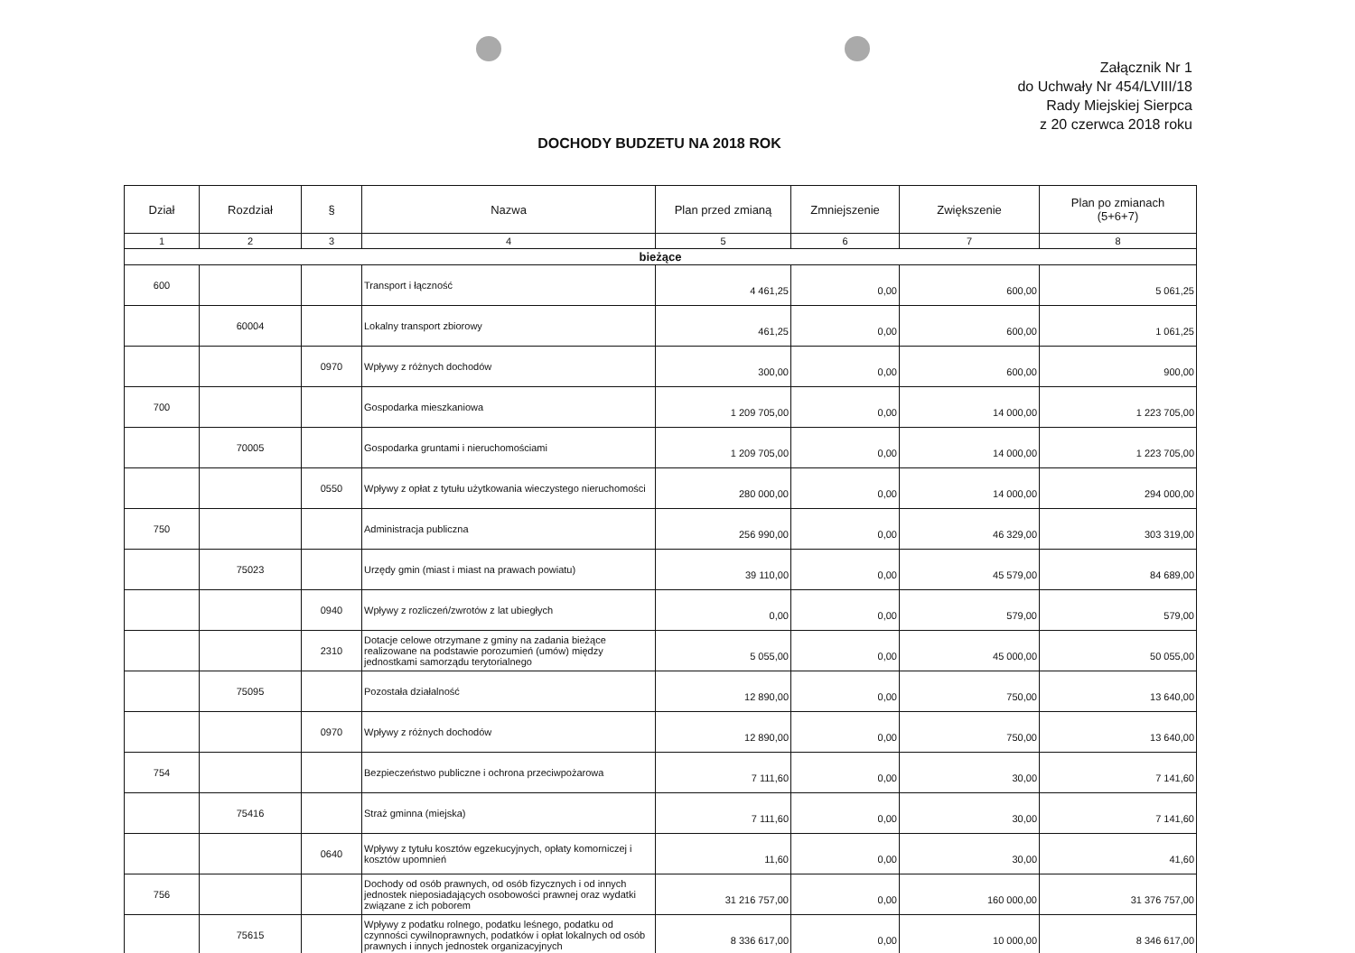Załącznik Nr 1
do Uchwały Nr 454/LVIII/18
Rady Miejskiej Sierpca
z 20 czerwca 2018 roku
DOCHODY BUDZETU NA 2018 ROK
| Dział | Rozdział | § | Nazwa | Plan przed zmianą | Zmniejszenie | Zwiększenie | Plan po zmianach (5+6+7) |
| --- | --- | --- | --- | --- | --- | --- | --- |
| 1 | 2 | 3 | 4 | 5 | 6 | 7 | 8 |
| bieżące | | | | | | | |
| 600 | | | Transport i łączność | 4 461,25 | 0,00 | 600,00 | 5 061,25 |
| | 60004 | | Lokalny transport zbiorowy | 461,25 | 0,00 | 600,00 | 1 061,25 |
| | | 0970 | Wpływy z różnych dochodów | 300,00 | 0,00 | 600,00 | 900,00 |
| 700 | | | Gospodarka mieszkaniowa | 1 209 705,00 | 0,00 | 14 000,00 | 1 223 705,00 |
| | 70005 | | Gospodarka gruntami i nieruchomościami | 1 209 705,00 | 0,00 | 14 000,00 | 1 223 705,00 |
| | | 0550 | Wpływy z opłat z tytułu użytkowania wieczystego nieruchomości | 280 000,00 | 0,00 | 14 000,00 | 294 000,00 |
| 750 | | | Administracja publiczna | 256 990,00 | 0,00 | 46 329,00 | 303 319,00 |
| | 75023 | | Urzędy gmin (miast i miast na prawach powiatu) | 39 110,00 | 0,00 | 45 579,00 | 84 689,00 |
| | | 0940 | Wpływy z rozliczeń/zwrotów z lat ubiegłych | 0,00 | 0,00 | 579,00 | 579,00 |
| | | 2310 | Dotacje celowe otrzymane z gminy na zadania bieżące realizowane na podstawie porozumień (umów) między jednostkami samorządu terytorialnego | 5 055,00 | 0,00 | 45 000,00 | 50 055,00 |
| | 75095 | | Pozostała działalność | 12 890,00 | 0,00 | 750,00 | 13 640,00 |
| | | 0970 | Wpływy z różnych dochodów | 12 890,00 | 0,00 | 750,00 | 13 640,00 |
| 754 | | | Bezpieczeństwo publiczne i ochrona przeciwpożarowa | 7 111,60 | 0,00 | 30,00 | 7 141,60 |
| | 75416 | | Straż gminna (miejska) | 7 111,60 | 0,00 | 30,00 | 7 141,60 |
| | | 0640 | Wpływy z tytułu kosztów egzekucyjnych, opłaty komorniczej i kosztów upomnień | 11,60 | 0,00 | 30,00 | 41,60 |
| 756 | | | Dochody od osób prawnych, od osób fizycznych i od innych jednostek nieposiadających osobowości prawnej oraz wydatki związane z ich poborem | 31 216 757,00 | 0,00 | 160 000,00 | 31 376 757,00 |
| | 75615 | | Wpływy z podatku rolnego, podatku leśnego, podatku od czynności cywilnoprawnych, podatków i opłat lokalnych od osób prawnych i innych jednostek organizacyjnych | 8 336 617,00 | 0,00 | 10 000,00 | 8 346 617,00 |